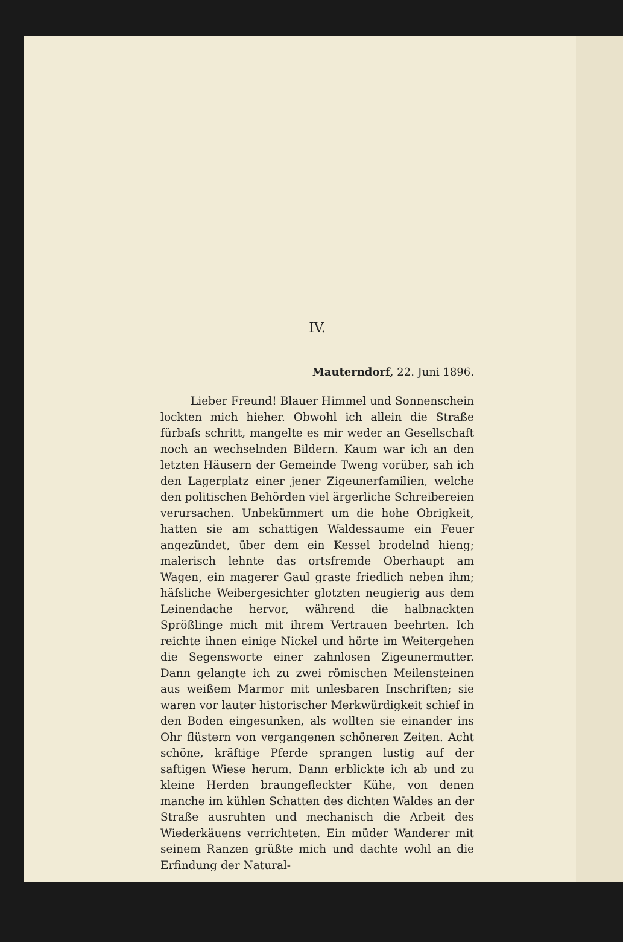IV.
Mauterndorf, 22. Juni 1896.
Lieber Freund! Blauer Himmel und Sonnenschein lockten mich hieher. Obwohl ich allein die Straße fürbaſs schritt, mangelte es mir weder an Gesellschaft noch an wechselnden Bildern. Kaum war ich an den letzten Häusern der Gemeinde Tweng vorüber, sah ich den Lagerplatz einer jener Zigeunerfamilien, welche den politischen Behörden viel ärgerliche Schreibereien verursachen. Unbekümmert um die hohe Obrigkeit, hatten sie am schattigen Waldessaume ein Feuer angezündet, über dem ein Kessel brodelnd hieng; malerisch lehnte das ortsfremde Oberhaupt am Wagen, ein magerer Gaul graste friedlich neben ihm; häſsliche Weiber­gesichter glotzten neugierig aus dem Leinendache hervor, während die halbnackten Sprößlinge mich mit ihrem Vertrauen beehrten. Ich reichte ihnen einige Nickel und hörte im Weitergehen die Segensworte einer zahnlosen Zigeunermutter. Dann gelangte ich zu zwei römischen Meilensteinen aus weißem Marmor mit unlesbaren Inschriften; sie waren vor lauter historischer Merkwürdigkeit schief in den Boden ein­gesunken, als wollten sie einander ins Ohr flüstern von vergangenen schöneren Zeiten. Acht schöne, kräftige Pferde sprangen lustig auf der saftigen Wiese herum. Dann erblickte ich ab und zu kleine Herden braungefleckter Kühe, von denen manche im kühlen Schatten des dichten Waldes an der Straße ausruhten und mechanisch die Arbeit des Wieder­käuens verrichteten. Ein müder Wanderer mit seinem Ranzen grüßte mich und dachte wohl an die Erfindung der Natural-